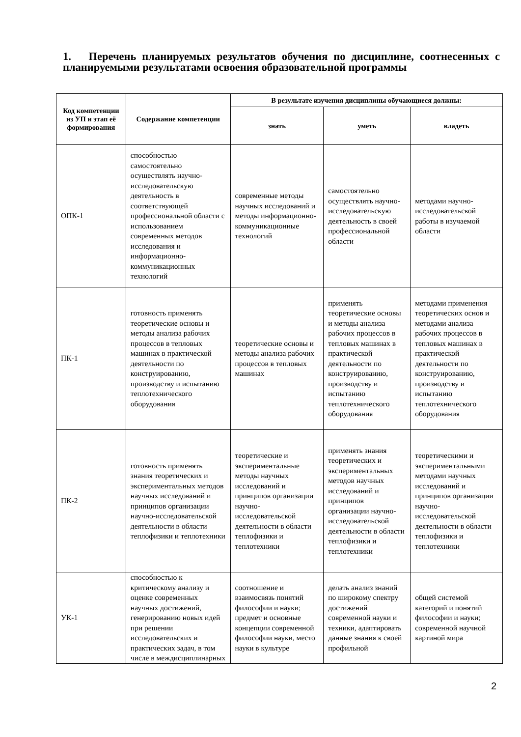1. Перечень планируемых результатов обучения по дисциплине, соотнесенных с планируемыми результатами освоения образовательной программы
| Код компетенции из УП и этап её формирования | Содержание компетенции | В результате изучения дисциплины обучающиеся должны: | | |
| --- | --- | --- | --- | --- |
| | | знать | уметь | владеть |
| ОПК-1 | способностью самостоятельно осуществлять научно-исследовательскую деятельность в соответствующей профессиональной области с использованием современных методов исследования и информационно-коммуникационных технологий | современные методы научных исследований и методы информационно-коммуникационные технологий | самостоятельно осуществлять научно-исследовательскую деятельность в своей профессиональной области | методами научно-исследовательской работы в изучаемой области |
| ПК-1 | готовность применять теоретические основы и методы анализа рабочих процессов в тепловых машинах в практической деятельности по конструированию, производству и испытанию теплотехнического оборудования | теоретические основы и методы анализа рабочих процессов в тепловых машинах | применять теоретические основы и методы анализа рабочих процессов в тепловых машинах в практической деятельности по конструированию, производству и испытанию теплотехнического оборудования | методами применения теоретических основ и методами анализа рабочих процессов в тепловых машинах в практической деятельности по конструированию, производству и испытанию теплотехнического оборудования |
| ПК-2 | готовность применять знания теоретических и экспериментальных методов научных исследований и принципов организации научно-исследовательской деятельности в области теплофизики и теплотехники | теоретические и экспериментальные методы научных исследований и принципов организации научно-исследовательской деятельности в области теплофизики и теплотехники | применять знания теоретических и экспериментальных методов научных исследований и принципов организации научно-исследовательской деятельности в области теплофизики и теплотехники | теоретическими и экспериментальными методами научных исследований и принципов организации научно-исследовательской деятельности в области теплофизики и теплотехники |
| УК-1 | способностью к критическому анализу и оценке современных научных достижений, генерированию новых идей при решении исследовательских и практических задач, в том числе в междисциплинарных | соотношение и взаимосвязь понятий философии и науки; предмет и основные концепции современной философии науки, место науки в культуре | делать анализ знаний по широкому спектру достижений современной науки и техники, адаптировать данные знания к своей профильной | общей системой категорий и понятий философии и науки; современной научной картиной мира |
2